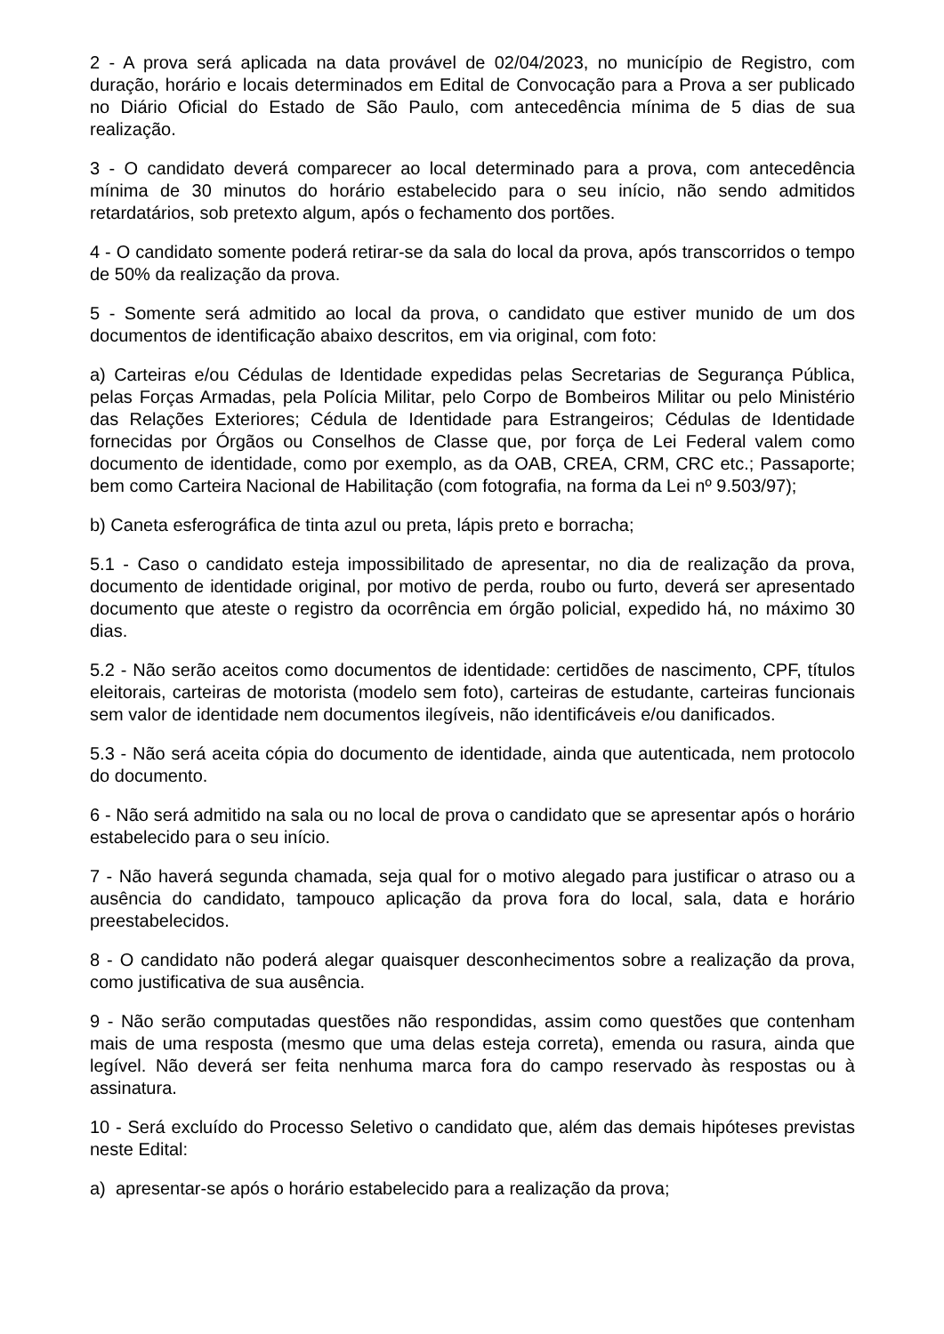2 - A prova será aplicada na data provável de 02/04/2023, no município de Registro, com duração, horário e locais determinados em Edital de Convocação para a Prova a ser publicado no Diário Oficial do Estado de São Paulo, com antecedência mínima de 5 dias de sua realização.
3 - O candidato deverá comparecer ao local determinado para a prova, com antecedência mínima de 30 minutos do horário estabelecido para o seu início, não sendo admitidos retardatários, sob pretexto algum, após o fechamento dos portões.
4 - O candidato somente poderá retirar-se da sala do local da prova, após transcorridos o tempo de 50% da realização da prova.
5 - Somente será admitido ao local da prova, o candidato que estiver munido de um dos documentos de identificação abaixo descritos, em via original, com foto:
a) Carteiras e/ou Cédulas de Identidade expedidas pelas Secretarias de Segurança Pública, pelas Forças Armadas, pela Polícia Militar, pelo Corpo de Bombeiros Militar ou pelo Ministério das Relações Exteriores; Cédula de Identidade para Estrangeiros; Cédulas de Identidade fornecidas por Órgãos ou Conselhos de Classe que, por força de Lei Federal valem como documento de identidade, como por exemplo, as da OAB, CREA, CRM, CRC etc.; Passaporte; bem como Carteira Nacional de Habilitação (com fotografia, na forma da Lei nº 9.503/97);
b) Caneta esferográfica de tinta azul ou preta, lápis preto e borracha;
5.1 - Caso o candidato esteja impossibilitado de apresentar, no dia de realização da prova, documento de identidade original, por motivo de perda, roubo ou furto, deverá ser apresentado documento que ateste o registro da ocorrência em órgão policial, expedido há, no máximo 30 dias.
5.2 - Não serão aceitos como documentos de identidade: certidões de nascimento, CPF, títulos eleitorais, carteiras de motorista (modelo sem foto), carteiras de estudante, carteiras funcionais sem valor de identidade nem documentos ilegíveis, não identificáveis e/ou danificados.
5.3 - Não será aceita cópia do documento de identidade, ainda que autenticada, nem protocolo do documento.
6 - Não será admitido na sala ou no local de prova o candidato que se apresentar após o horário estabelecido para o seu início.
7 - Não haverá segunda chamada, seja qual for o motivo alegado para justificar o atraso ou a ausência do candidato, tampouco aplicação da prova fora do local, sala, data e horário preestabelecidos.
8 - O candidato não poderá alegar quaisquer desconhecimentos sobre a realização da prova, como justificativa de sua ausência.
9 - Não serão computadas questões não respondidas, assim como questões que contenham mais de uma resposta (mesmo que uma delas esteja correta), emenda ou rasura, ainda que legível. Não deverá ser feita nenhuma marca fora do campo reservado às respostas ou à assinatura.
10 - Será excluído do Processo Seletivo o candidato que, além das demais hipóteses previstas neste Edital:
a) apresentar-se após o horário estabelecido para a realização da prova;